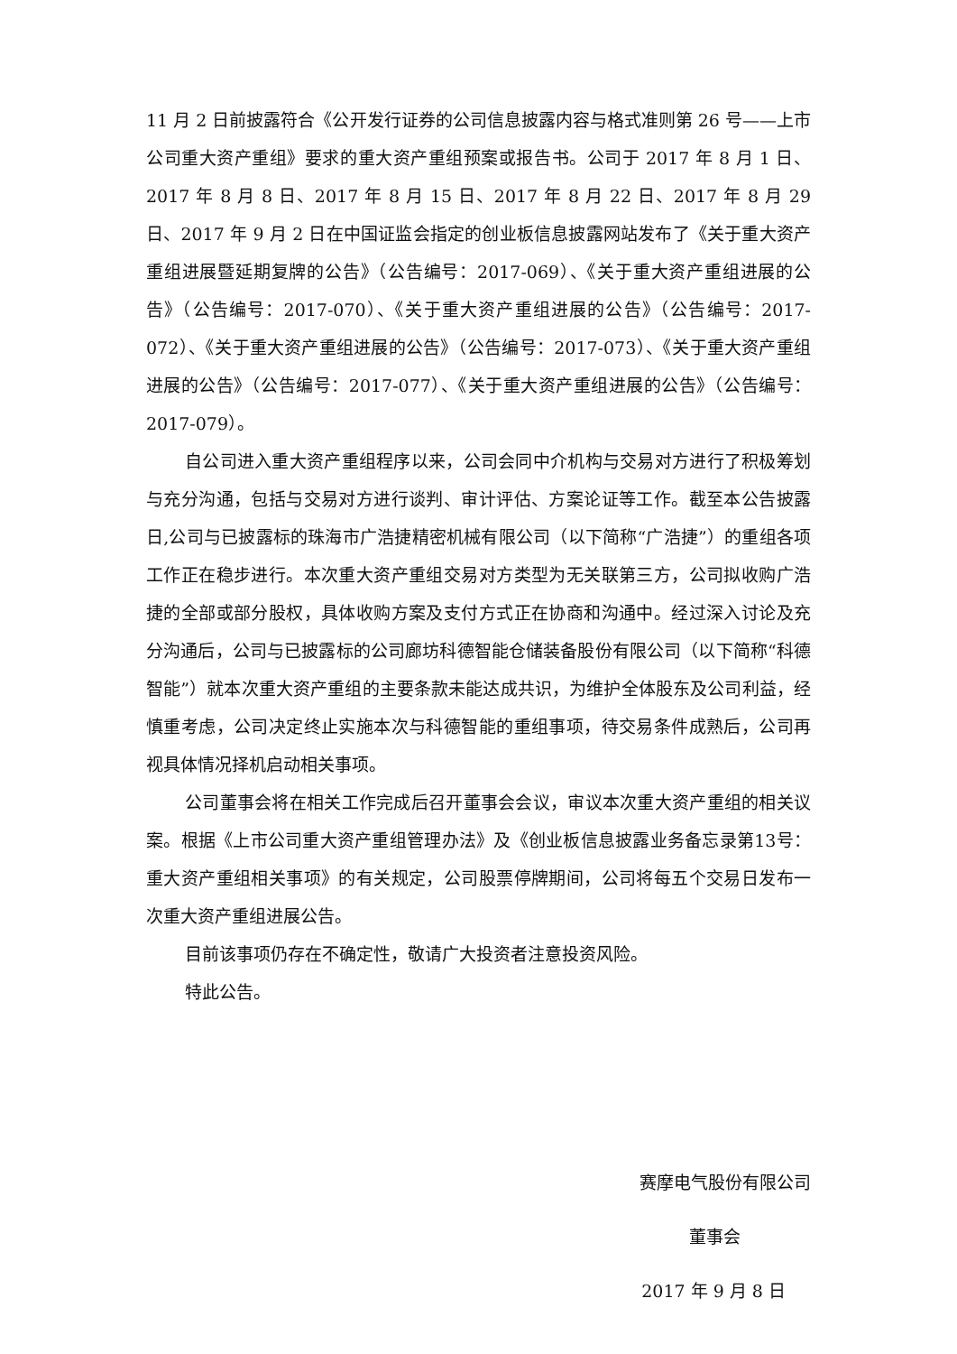11 月 2 日前披露符合《公开发行证券的公司信息披露内容与格式准则第 26 号——上市公司重大资产重组》要求的重大资产重组预案或报告书。公司于 2017 年 8 月 1 日、2017 年 8 月 8 日、2017 年 8 月 15 日、2017 年 8 月 22 日、2017 年 8 月 29 日、2017 年 9 月 2 日在中国证监会指定的创业板信息披露网站发布了《关于重大资产重组进展暨延期复牌的公告》（公告编号：2017-069）、《关于重大资产重组进展的公告》（公告编号：2017-070）、《关于重大资产重组进展的公告》（公告编号：2017-072）、《关于重大资产重组进展的公告》（公告编号：2017-073）、《关于重大资产重组进展的公告》（公告编号：2017-077）、《关于重大资产重组进展的公告》（公告编号：2017-079）。
自公司进入重大资产重组程序以来，公司会同中介机构与交易对方进行了积极筹划与充分沟通，包括与交易对方进行谈判、审计评估、方案论证等工作。截至本公告披露日,公司与已披露标的珠海市广浩捷精密机械有限公司（以下简称“广浩捷”）的重组各项工作正在稳步进行。本次重大资产重组交易对方类型为无关联第三方，公司拟收购广浩捷的全部或部分股权，具体收购方案及支付方式正在协商和沟通中。经过深入讨论及充分沟通后，公司与已披露标的公司廊坊科德智能仓储装备股份有限公司（以下简称“科德智能”）就本次重大资产重组的主要条款未能达成共识，为维护全体股东及公司利益，经慎重考虑，公司决定终止实施本次与科德智能的重组事项，待交易条件成熟后，公司再视具体情况择机启动相关事项。
公司董事会将在相关工作完成后召开董事会会议，审议本次重大资产重组的相关议案。根据《上市公司重大资产重组管理办法》及《创业板信息披露业务备忘录第13号：重大资产重组相关事项》的有关规定，公司股票停牌期间，公司将每五个交易日发布一次重大资产重组进展公告。
目前该事项仍存在不确定性，敬请广大投资者注意投资风险。
特此公告。
赛摩电气股份有限公司
董事会
2017 年 9 月 8 日